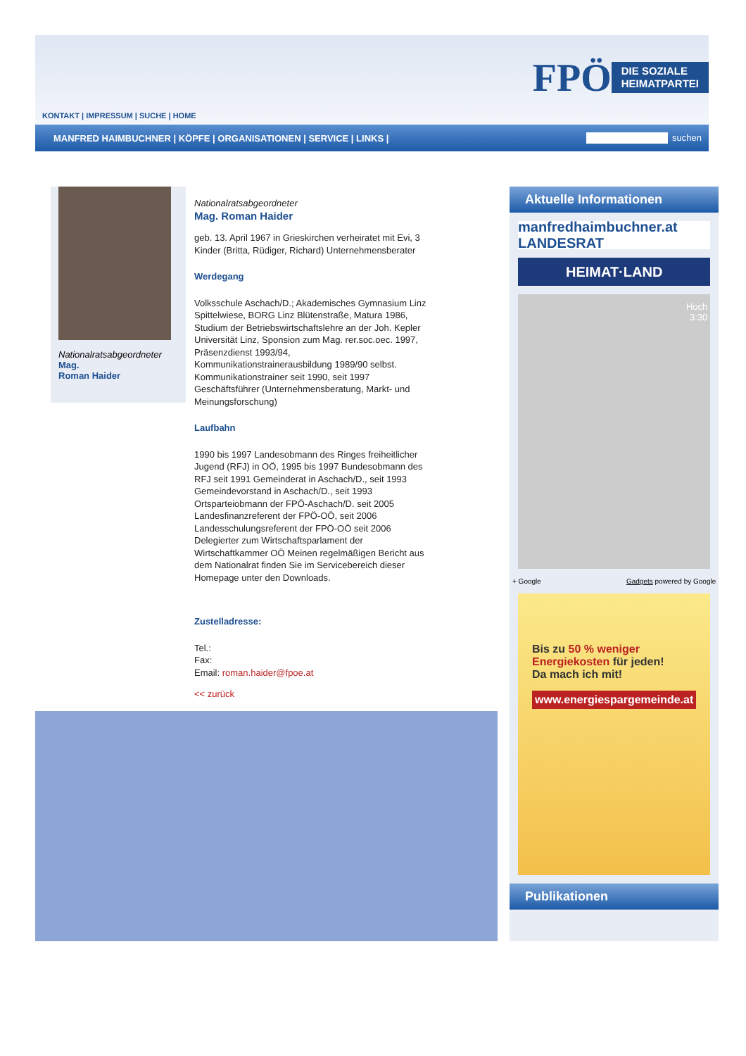FPÖ DIE SOZIALE
HEIMATPARTEI
KONTAKT | IMPRESSUM | SUCHE | HOME
MANFRED HAIMBUCHNER | KÖPFE | ORGANISATIONEN | SERVICE | LINKS |
suchen
Nationalratsabgeordneter
Mag.
Roman Haider
Nationalratsabgeordneter
Mag. Roman Haider
geb. 13. April 1967 in Grieskirchen verheiratet mit Evi, 3 Kinder (Britta, Rüdiger, Richard) Unternehmensberater
Werdegang
Volksschule Aschach/D.; Akademisches Gymnasium Linz Spittelwiese, BORG Linz Blütenstraße, Matura 1986, Studium der Betriebswirtschaftslehre an der Joh. Kepler Universität Linz, Sponsion zum Mag. rer.soc.oec. 1997, Präsenzdienst 1993/94, Kommunikationstrainerausbildung 1989/90 selbst. Kommunikationstrainer seit 1990, seit 1997 Geschäftsführer (Unternehmensberatung, Markt- und Meinungsforschung)
Laufbahn
1990 bis 1997 Landesobmann des Ringes freiheitlicher Jugend (RFJ) in OÖ, 1995 bis 1997 Bundesobmann des RFJ seit 1991 Gemeinderat in Aschach/D., seit 1993 Gemeindevorstand in Aschach/D., seit 1993 Ortsparteiobmann der FPÖ-Aschach/D. seit 2005 Landesfinanzreferent der FPÖ-OÖ, seit 2006 Landesschulungsreferent der FPÖ-OÖ seit 2006 Delegierter zum Wirtschaftsparlament der Wirtschaftkammer OÖ Meinen regelmäßigen Bericht aus dem Nationalrat finden Sie im Servicebereich dieser Homepage unter den Downloads.
Zustelladresse:
Tel.:
Fax:
Email: roman.haider@fpoe.at
<< zurück
Aktuelle Informationen
manfredhaimbuchner.at LANDESRAT
HEIMAT·LAND
Hoch
3:30
+ Google Gadgets powered by Google
Bis zu 50 % weniger
Energiekosten für jeden!
Da mach ich mit!
www.energiespargemeinde.at
Publikationen